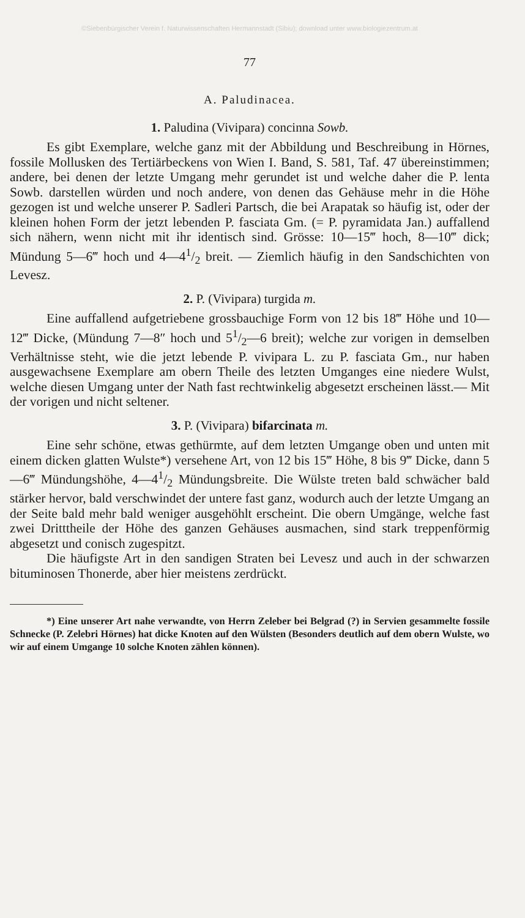©Siebenbürgischer Verein f. Naturwissenschaften Hermannstadt (Sibiu); download unter www.biologiezentrum.at
77
A. Paludinacea.
1. Paludina (Vivipara) concinna Sowb.
Es gibt Exemplare, welche ganz mit der Abbildung und Beschreibung in Hörnes, fossile Mollusken des Tertiärbeckens von Wien I. Band, S. 581, Taf. 47 übereinstimmen; andere, bei denen der letzte Umgang mehr gerundet ist und welche daher die P. lenta Sowb. darstellen würden und noch andere, von denen das Gehäuse mehr in die Höhe gezogen ist und welche unserer P. Sadleri Partsch, die bei Arapatak so häufig ist, oder der kleinen hohen Form der jetzt lebenden P. fasciata Gm. (= P. pyramidata Jan.) auffallend sich nähern, wenn nicht mit ihr identisch sind. Grösse: 10—15‴ hoch, 8—10‴ dick; Mündung 5—6‴ hoch und 4—41/2 breit. — Ziemlich häufig in den Sandschichten von Levesz.
2. P. (Vivipara) turgida m.
Eine auffallend aufgetriebene grossbauchige Form von 12 bis 18‴ Höhe und 10—12‴ Dicke, (Mündung 7—8″ hoch und 51/2—6 breit); welche zur vorigen in demselben Verhältnisse steht, wie die jetzt lebende P. vivipara L. zu P. fasciata Gm., nur haben ausgewachsene Exemplare am obern Theile des letzten Umganges eine niedere Wulst, welche diesen Umgang unter der Nath fast rechtwinkelig abgesetzt erscheinen lässt.— Mit der vorigen und nicht seltener.
3. P. (Vivipara) bifarcinata m.
Eine sehr schöne, etwas gethürmte, auf dem letzten Umgange oben und unten mit einem dicken glatten Wulste*) versehene Art, von 12 bis 15‴ Höhe, 8 bis 9‴ Dicke, dann 5—6‴ Mündungshöhe, 4—41/2 Mündungsbreite. Die Wülste treten bald schwächer bald stärker hervor, bald verschwindet der untere fast ganz, wodurch auch der letzte Umgang an der Seite bald mehr bald weniger ausgehöhlt erscheint. Die obern Umgänge, welche fast zwei Dritttheile der Höhe des ganzen Gehäuses ausmachen, sind stark treppenförmig abgesetzt und conisch zugespitzt.
Die häufigste Art in den sandigen Straten bei Levesz und auch in der schwarzen bituminosen Thonerde, aber hier meistens zerdrückt.
*) Eine unserer Art nahe verwandte, von Herrn Zeleber bei Belgrad (?) in Servien gesammelte fossile Schnecke (P. Zelebri Hörnes) hat dicke Knoten auf den Wülsten (Besonders deutlich auf dem obern Wulste, wo wir auf einem Umgange 10 solche Knoten zählen können).